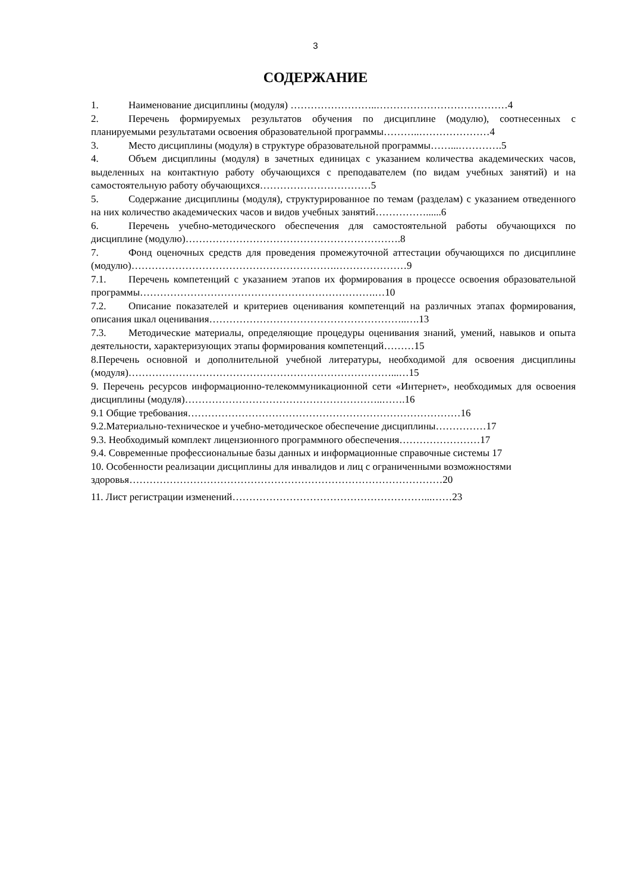3
СОДЕРЖАНИЕ
1. Наименование дисциплины (модуля) ……………………..…………………………………4
2. Перечень формируемых результатов обучения по дисциплине (модулю), соотнесенных с планируемыми результатами освоения образовательной программы………..…………………4
3. Место дисциплины (модуля) в структуре образовательной программы……...………….5
4. Объем дисциплины (модуля) в зачетных единицах с указанием количества академических часов, выделенных на контактную работу обучающихся с преподавателем (по видам учебных занятий) и на самостоятельную работу обучающихся……………………………5
5. Содержание дисциплины (модуля), структурированное по темам (разделам) с указанием отведенного на них количество академических часов и видов учебных занятий……………......6
6. Перечень учебно-методического обеспечения для самостоятельной работы обучающихся по дисциплине (модулю)……………………………………………………….8
7. Фонд оценочных средств для проведения промежуточной аттестации обучающихся по дисциплине (модулю)…………………………………………………….…………………9
7.1. Перечень компетенций с указанием этапов их формирования в процессе освоения образовательной программы…………………………………………………………….…10
7.2. Описание показателей и критериев оценивания компетенций на различных этапах формирования, описания шкал оценивания…………………………………………………..….13
7.3. Методические материалы, определяющие процедуры оценивания знаний, умений, навыков и опыта деятельности, характеризующих этапы формирования компетенций………15
8.Перечень основной и дополнительной учебной литературы, необходимой для освоения дисциплины (модуля)……………………………………………………………………...…15
9. Перечень ресурсов информационно-телекоммуникационной сети «Интернет», необходимых для освоения дисциплины (модуля)…………………………………………………..…….16
9.1 Общие требования………………………………………………………………………16
9.2.Материально-техническое и учебно-методическое обеспечение дисциплины……………17
9.3. Необходимый комплект лицензионного программного обеспечения……………………17
9.4. Современные профессиональные базы данных и информационные справочные системы 17
10. Особенности реализации дисциплины для инвалидов и лиц с ограниченными возможностями
здоровья…………………………………………………………………………………20
11. Лист регистрации изменений…………………………………………………...……23